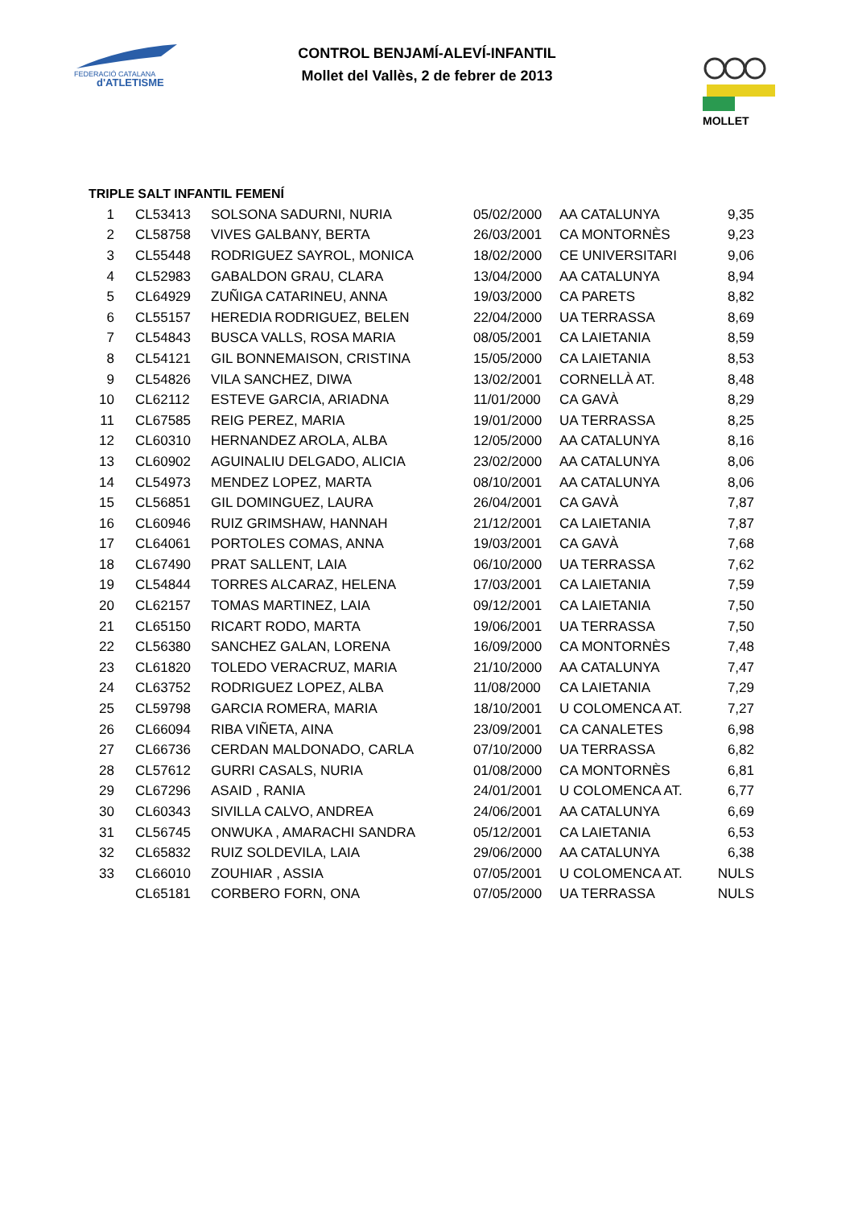FEDERACIÓ CATALANA
d'ATLETISME
MOLLET
CONTROL BENJAMÍ-ALEVÍ-INFANTIL
Mollet del Vallès, 2 de febrer de 2013
TRIPLE SALT INFANTIL FEMENÍ
| 1 | CL53413 | SOLSONA SADURNI, NURIA | 05/02/2000 | AA CATALUNYA | 9,35 |
| 2 | CL58758 | VIVES GALBANY, BERTA | 26/03/2001 | CA MONTORNÈS | 9,23 |
| 3 | CL55448 | RODRIGUEZ SAYROL, MONICA | 18/02/2000 | CE UNIVERSITARI | 9,06 |
| 4 | CL52983 | GABALDON GRAU, CLARA | 13/04/2000 | AA CATALUNYA | 8,94 |
| 5 | CL64929 | ZUÑIGA CATARINEU, ANNA | 19/03/2000 | CA PARETS | 8,82 |
| 6 | CL55157 | HEREDIA RODRIGUEZ, BELEN | 22/04/2000 | UA TERRASSA | 8,69 |
| 7 | CL54843 | BUSCA VALLS, ROSA MARIA | 08/05/2001 | CA LAIETANIA | 8,59 |
| 8 | CL54121 | GIL BONNEMAISON, CRISTINA | 15/05/2000 | CA LAIETANIA | 8,53 |
| 9 | CL54826 | VILA SANCHEZ, DIWA | 13/02/2001 | CORNELLÀ AT. | 8,48 |
| 10 | CL62112 | ESTEVE GARCIA, ARIADNA | 11/01/2000 | CA GAVÀ | 8,29 |
| 11 | CL67585 | REIG PEREZ, MARIA | 19/01/2000 | UA TERRASSA | 8,25 |
| 12 | CL60310 | HERNANDEZ AROLA, ALBA | 12/05/2000 | AA CATALUNYA | 8,16 |
| 13 | CL60902 | AGUINALIU DELGADO, ALICIA | 23/02/2000 | AA CATALUNYA | 8,06 |
| 14 | CL54973 | MENDEZ LOPEZ, MARTA | 08/10/2001 | AA CATALUNYA | 8,06 |
| 15 | CL56851 | GIL DOMINGUEZ, LAURA | 26/04/2001 | CA GAVÀ | 7,87 |
| 16 | CL60946 | RUIZ GRIMSHAW, HANNAH | 21/12/2001 | CA LAIETANIA | 7,87 |
| 17 | CL64061 | PORTOLES COMAS, ANNA | 19/03/2001 | CA GAVÀ | 7,68 |
| 18 | CL67490 | PRAT SALLENT, LAIA | 06/10/2000 | UA TERRASSA | 7,62 |
| 19 | CL54844 | TORRES ALCARAZ, HELENA | 17/03/2001 | CA LAIETANIA | 7,59 |
| 20 | CL62157 | TOMAS MARTINEZ, LAIA | 09/12/2001 | CA LAIETANIA | 7,50 |
| 21 | CL65150 | RICART RODO, MARTA | 19/06/2001 | UA TERRASSA | 7,50 |
| 22 | CL56380 | SANCHEZ GALAN, LORENA | 16/09/2000 | CA MONTORNÈS | 7,48 |
| 23 | CL61820 | TOLEDO VERACRUZ, MARIA | 21/10/2000 | AA CATALUNYA | 7,47 |
| 24 | CL63752 | RODRIGUEZ LOPEZ, ALBA | 11/08/2000 | CA LAIETANIA | 7,29 |
| 25 | CL59798 | GARCIA ROMERA, MARIA | 18/10/2001 | U COLOMENCA AT. | 7,27 |
| 26 | CL66094 | RIBA VIÑETA, AINA | 23/09/2001 | CA CANALETES | 6,98 |
| 27 | CL66736 | CERDAN MALDONADO, CARLA | 07/10/2000 | UA TERRASSA | 6,82 |
| 28 | CL57612 | GURRI CASALS, NURIA | 01/08/2000 | CA MONTORNÈS | 6,81 |
| 29 | CL67296 | ASAID , RANIA | 24/01/2001 | U COLOMENCA AT. | 6,77 |
| 30 | CL60343 | SIVILLA CALVO, ANDREA | 24/06/2001 | AA CATALUNYA | 6,69 |
| 31 | CL56745 | ONWUKA , AMARACHI SANDRA | 05/12/2001 | CA LAIETANIA | 6,53 |
| 32 | CL65832 | RUIZ SOLDEVILA, LAIA | 29/06/2000 | AA CATALUNYA | 6,38 |
| 33 | CL66010 | ZOUHIAR , ASSIA | 07/05/2001 | U COLOMENCA AT. | NULS |
| | CL65181 | CORBERO FORN, ONA | 07/05/2000 | UA TERRASSA | NULS |